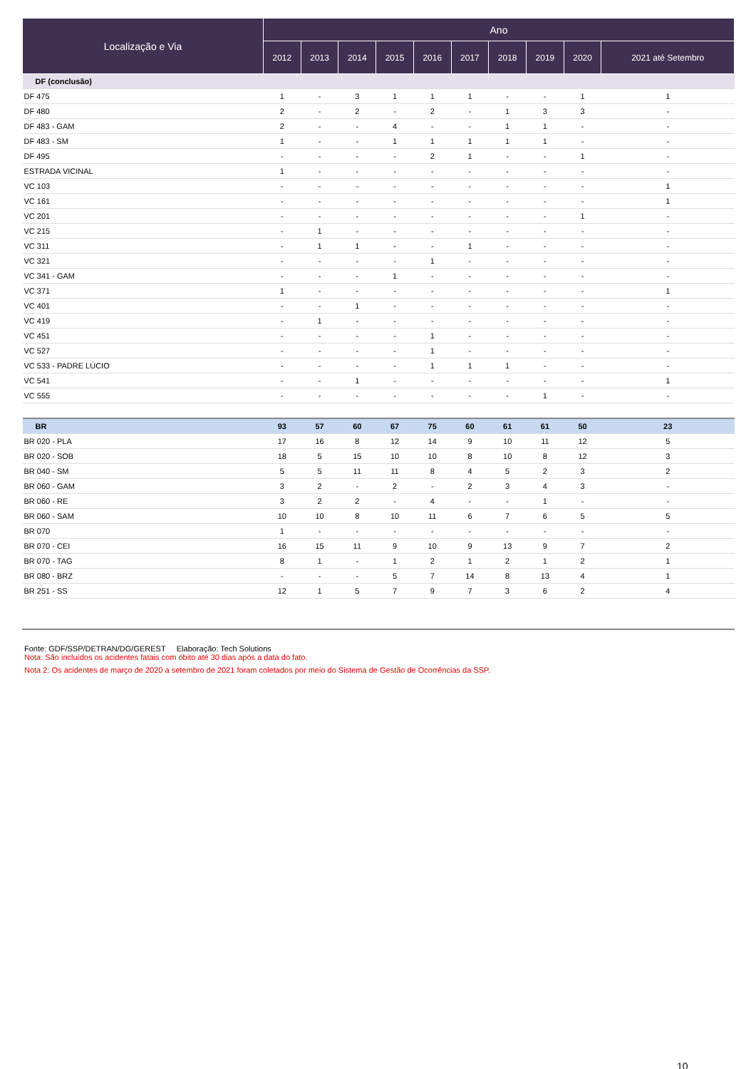| Localização e Via | Ano | | | | | | | | | |
| --- | --- | --- | --- | --- | --- | --- | --- | --- | --- | --- |
| | 2012 | 2013 | 2014 | 2015 | 2016 | 2017 | 2018 | 2019 | 2020 | 2021 até Setembro |
| DF (conclusão) | | | | | | | | | | |
| DF 475 | 1 | - | 3 | 1 | 1 | 1 | - | - | 1 | 1 |
| DF 480 | 2 | - | 2 | - | 2 | - | 1 | 3 | 3 | - |
| DF 483 - GAM | 2 | - | - | 4 | - | - | 1 | 1 | - | - |
| DF 483 - SM | 1 | - | - | 1 | 1 | 1 | 1 | 1 | - | - |
| DF 495 | - | - | - | - | 2 | 1 | - | - | 1 | - |
| ESTRADA VICINAL | 1 | - | - | - | - | - | - | - | - | - |
| VC 103 | - | - | - | - | - | - | - | - | - | 1 |
| VC 161 | - | - | - | - | - | - | - | - | - | 1 |
| VC 201 | - | - | - | - | - | - | - | - | 1 | - |
| VC 215 | - | 1 | - | - | - | - | - | - | - | - |
| VC 311 | - | 1 | 1 | - | - | 1 | - | - | - | - |
| VC 321 | - | - | - | - | 1 | - | - | - | - | - |
| VC 341 - GAM | - | - | - | 1 | - | - | - | - | - | - |
| VC 371 | 1 | - | - | - | - | - | - | - | - | 1 |
| VC 401 | - | - | 1 | - | - | - | - | - | - | - |
| VC 419 | - | 1 | - | - | - | - | - | - | - | - |
| VC 451 | - | - | - | - | 1 | - | - | - | - | - |
| VC 527 | - | - | - | - | 1 | - | - | - | - | - |
| VC 533 - PADRE LÚCIO | - | - | - | - | 1 | 1 | 1 | - | - | - |
| VC 541 | - | - | 1 | - | - | - | - | - | - | 1 |
| VC 555 | - | - | - | - | - | - | - | 1 | - | - |
| BR | 93 | 57 | 60 | 67 | 75 | 60 | 61 | 61 | 50 | 23 |
| BR 020 - PLA | 17 | 16 | 8 | 12 | 14 | 9 | 10 | 11 | 12 | 5 |
| BR 020 - SOB | 18 | 5 | 15 | 10 | 10 | 8 | 10 | 8 | 12 | 3 |
| BR 040 - SM | 5 | 5 | 11 | 11 | 8 | 4 | 5 | 2 | 3 | 2 |
| BR 060 - GAM | 3 | 2 | - | 2 | - | 2 | 3 | 4 | 3 | - |
| BR 060 - RE | 3 | 2 | 2 | - | 4 | - | - | 1 | - | - |
| BR 060 - SAM | 10 | 10 | 8 | 10 | 11 | 6 | 7 | 6 | 5 | 5 |
| BR 070 | 1 | - | - | - | - | - | - | - | - | - |
| BR 070 - CEI | 16 | 15 | 11 | 9 | 10 | 9 | 13 | 9 | 7 | 2 |
| BR 070 - TAG | 8 | 1 | - | 1 | 2 | 1 | 2 | 1 | 2 | 1 |
| BR 080 - BRZ | - | - | - | 5 | 7 | 14 | 8 | 13 | 4 | 1 |
| BR 251 - SS | 12 | 1 | 5 | 7 | 9 | 7 | 3 | 6 | 2 | 4 |
Fonte: GDF/SSP/DETRAN/DG/GEREST Elaboração: Tech Solutions
Nota: São incluídos os acidentes fatais com óbito até 30 dias após a data do fato.
Nota 2: Os acidentes de março de 2020 a setembro de 2021 foram coletados por meio do Sistema de Gestão de Ocorrências da SSP.
10